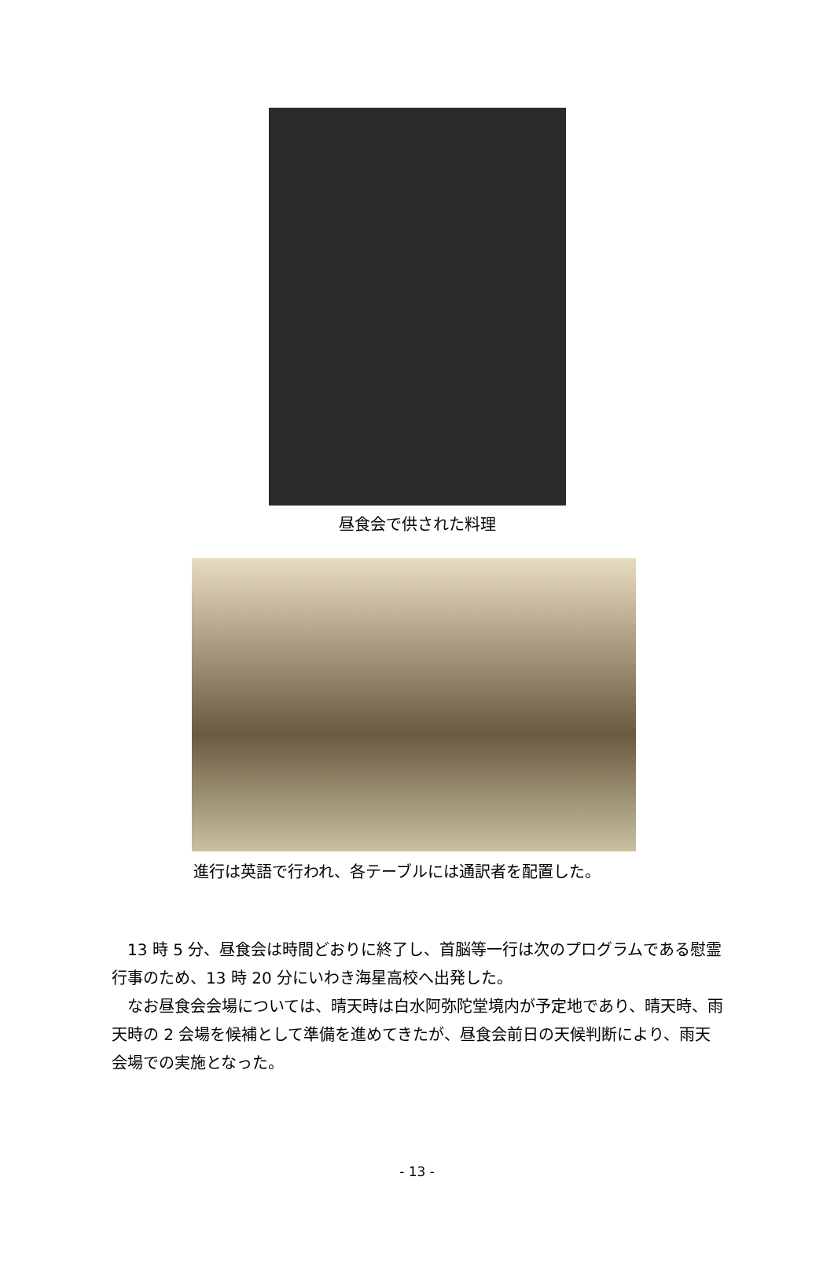昼食会で供された料理
進行は英語で行われ、各テーブルには通訳者を配置した。
13 時 5 分、昼食会は時間どおりに終了し、首脳等一行は次のプログラムである慰霊行事のため、13 時 20 分にいわき海星高校へ出発した。
なお昼食会会場については、晴天時は白水阿弥陀堂境内が予定地であり、晴天時、雨天時の 2 会場を候補として準備を進めてきたが、昼食会前日の天候判断により、雨天会場での実施となった。
- 13 -